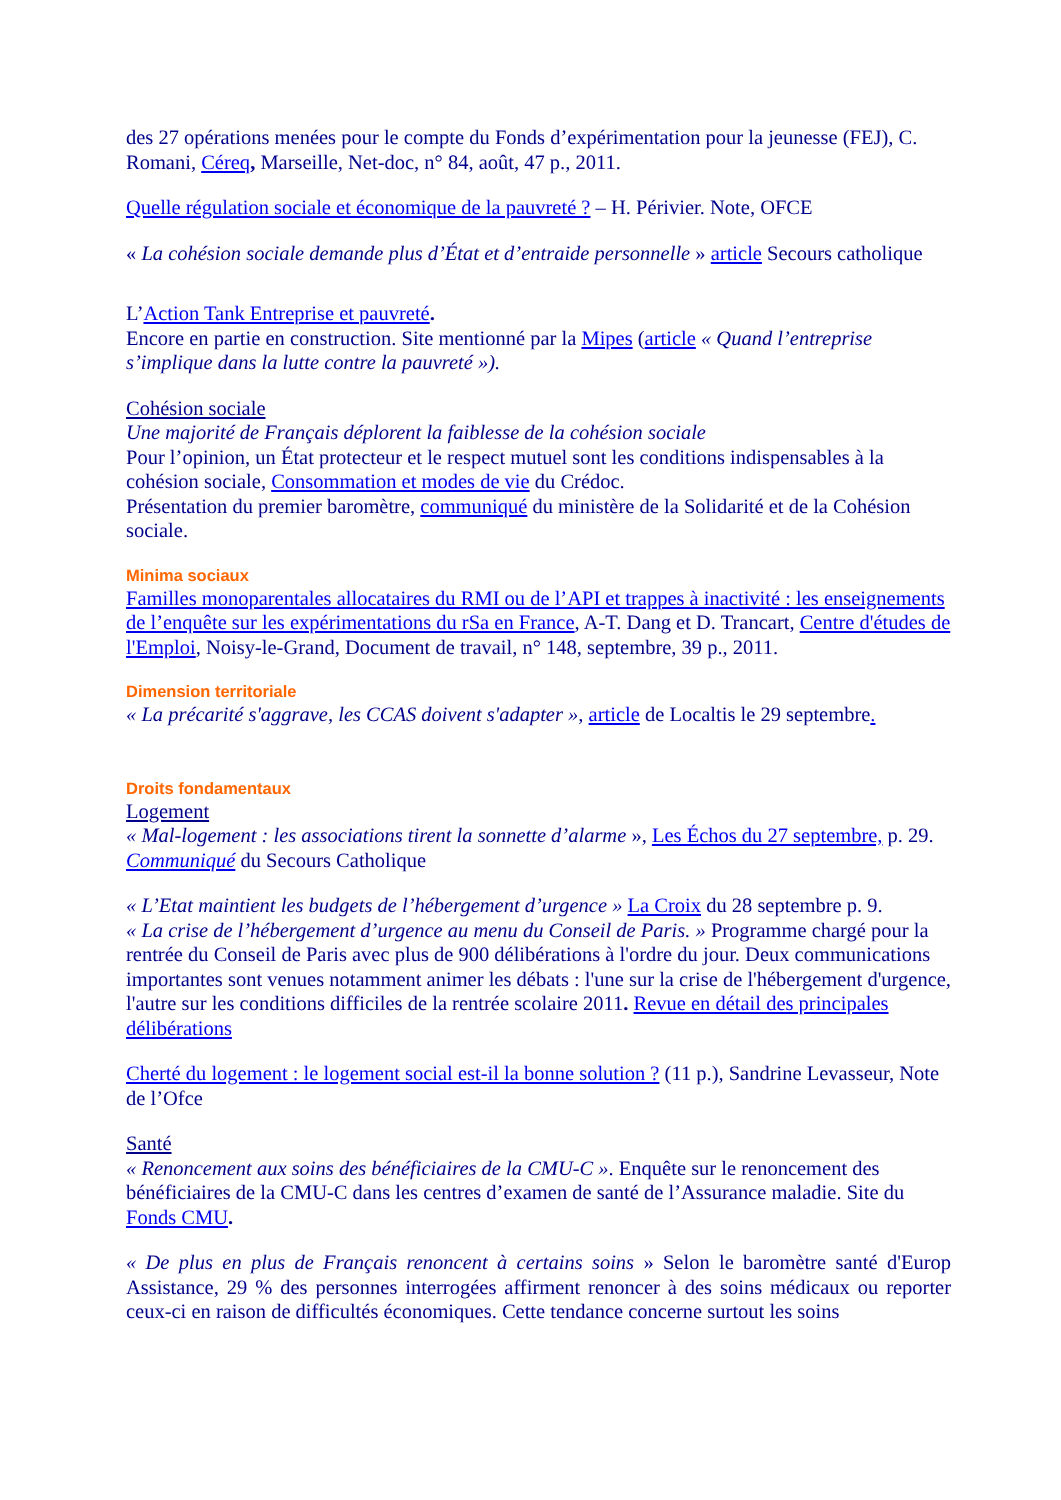des 27 opérations menées pour le compte du Fonds d’expérimentation pour la jeunesse (FEJ), C. Romani, Céreq, Marseille, Net-doc, n° 84, août, 47 p., 2011.
Quelle régulation sociale et économique de la pauvreté ? – H. Périvier. Note, OFCE
« La cohésion sociale demande plus d’État et d’entraide personnelle » article Secours catholique
L’Action Tank Entreprise et pauvreté.
Encore en partie en construction. Site mentionné par la Mipes (article « Quand l’entreprise s’implique dans la lutte contre la pauvreté »).
Cohésion sociale
Une majorité de Français déplorent la faiblesse de la cohésion sociale
Pour l’opinion, un État protecteur et le respect mutuel sont les conditions indispensables à la cohésion sociale, Consommation et modes de vie du Crédoc.
Présentation du premier baromètre, communiqué du ministère de la Solidarité et de la Cohésion sociale.
Minima sociaux
Familles monoparentales allocataires du RMI ou de l’API et trappes à inactivité : les enseignements de l’enquête sur les expérimentations du rSa en France, A-T. Dang et D. Trancart, Centre d'études de l'Emploi, Noisy-le-Grand, Document de travail, n° 148, septembre, 39 p., 2011.
Dimension territoriale
« La précarité s'aggrave, les CCAS doivent s'adapter », article de Localtis le 29 septembre.
Droits fondamentaux
Logement
« Mal-logement : les associations tirent la sonnette d’alarme », Les Échos du 27 septembre, p. 29. Communiqué du Secours Catholique
« L’Etat maintient les budgets de l’hébergement d’urgence » La Croix du 28 septembre p. 9.
« La crise de l’hébergement d’urgence au menu du Conseil de Paris. » Programme chargé pour la rentrée du Conseil de Paris avec plus de 900 délibérations à l'ordre du jour. Deux communications importantes sont venues notamment animer les débats : l'une sur la crise de l'hébergement d'urgence, l'autre sur les conditions difficiles de la rentrée scolaire 2011. Revue en détail des principales délibérations
Cherté du logement : le logement social est-il la bonne solution ? (11 p.), Sandrine Levasseur, Note de l’Ofce
Santé
« Renoncement aux soins des bénéficiaires de la CMU-C ». Enquête sur le renoncement des bénéficiaires de la CMU-C dans les centres d’examen de santé de l’Assurance maladie. Site du Fonds CMU.
« De plus en plus de Français renoncent à certains soins » Selon le baromètre santé d'Europ Assistance, 29 % des personnes interrogées affirment renoncer à des soins médicaux ou reporter ceux-ci en raison de difficultés économiques. Cette tendance concerne surtout les soins